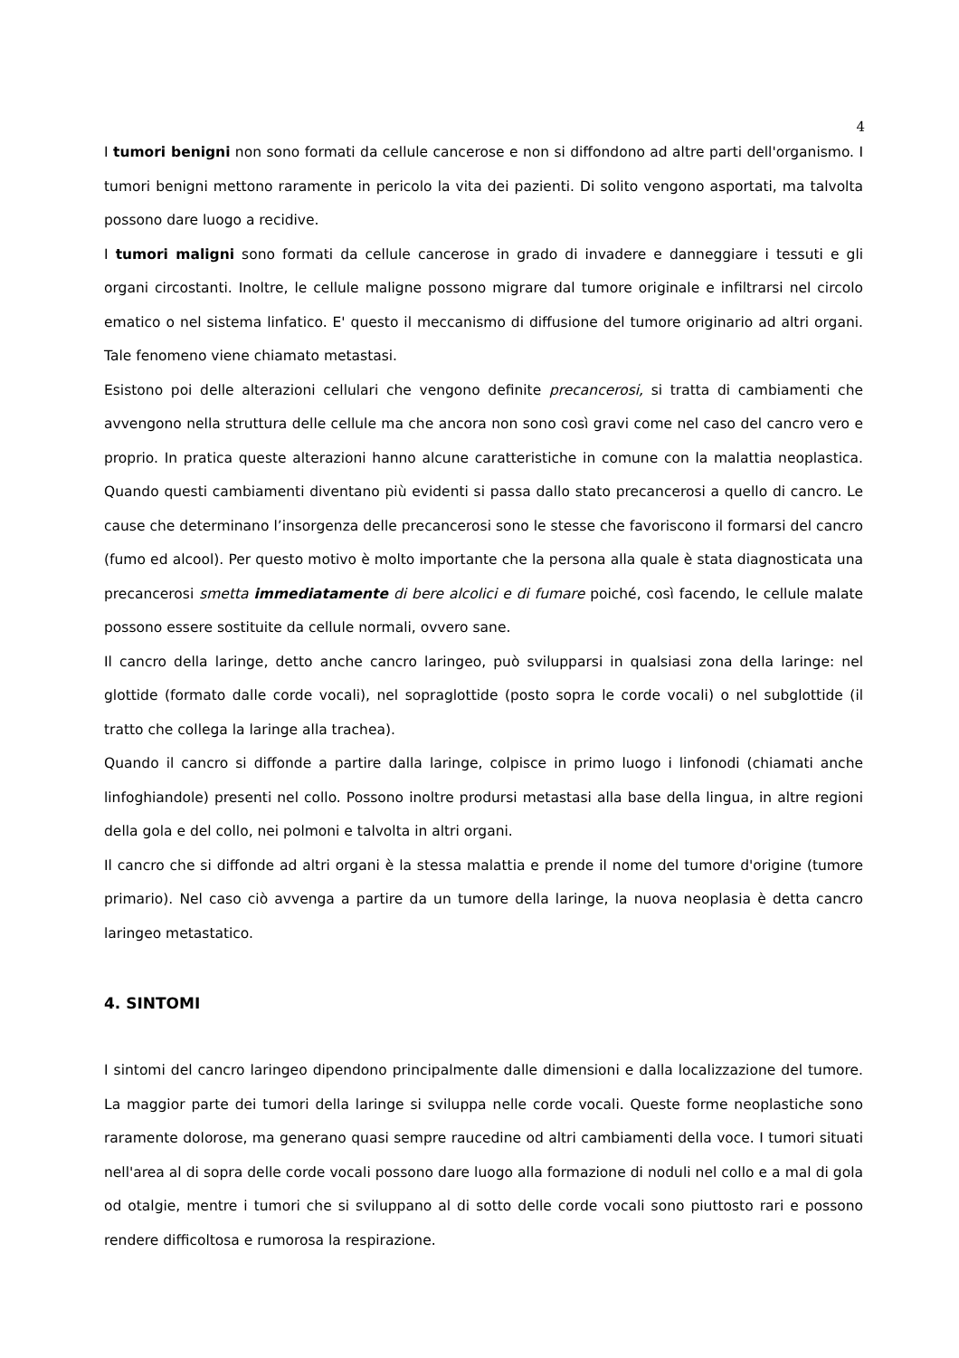4
I tumori benigni non sono formati da cellule cancerose e non si diffondono ad altre parti dell'organismo. I tumori benigni mettono raramente in pericolo la vita dei pazienti. Di solito vengono asportati, ma talvolta possono dare luogo a recidive.
I tumori maligni sono formati da cellule cancerose in grado di invadere e danneggiare i tessuti e gli organi circostanti. Inoltre, le cellule maligne possono migrare dal tumore originale e infiltrarsi nel circolo ematico o nel sistema linfatico. E' questo il meccanismo di diffusione del tumore originario ad altri organi. Tale fenomeno viene chiamato metastasi.
Esistono poi delle alterazioni cellulari che vengono definite precancerosi, si tratta di cambiamenti che avvengono nella struttura delle cellule ma che ancora non sono così gravi come nel caso del cancro vero e proprio. In pratica queste alterazioni hanno alcune caratteristiche in comune con la malattia neoplastica. Quando questi cambiamenti diventano più evidenti si passa dallo stato precancerosi a quello di cancro. Le cause che determinano l’insorgenza delle precancerosi sono le stesse che favoriscono il formarsi del cancro (fumo ed alcool). Per questo motivo è molto importante che la persona alla quale è stata diagnosticata una precancerosi smetta immediatamente di bere alcolici e di fumare poiché, così facendo, le cellule malate possono essere sostituite da cellule normali, ovvero sane.
Il cancro della laringe, detto anche cancro laringeo, può svilupparsi in qualsiasi zona della laringe: nel glottide (formato dalle corde vocali), nel sopraglottide (posto sopra le corde vocali) o nel subglottide (il tratto che collega la laringe alla trachea).
Quando il cancro si diffonde a partire dalla laringe, colpisce in primo luogo i linfonodi (chiamati anche linfoghiandole) presenti nel collo. Possono inoltre prodursi metastasi alla base della lingua, in altre regioni della gola e del collo, nei polmoni e talvolta in altri organi.
Il cancro che si diffonde ad altri organi è la stessa malattia e prende il nome del tumore d'origine (tumore primario). Nel caso ciò avvenga a partire da un tumore della laringe, la nuova neoplasia è detta cancro laringeo metastatico.
4. SINTOMI
I sintomi del cancro laringeo dipendono principalmente dalle dimensioni e dalla localizzazione del tumore. La maggior parte dei tumori della laringe si sviluppa nelle corde vocali. Queste forme neoplastiche sono raramente dolorose, ma generano quasi sempre raucedine od altri cambiamenti della voce. I tumori situati nell'area al di sopra delle corde vocali possono dare luogo alla formazione di noduli nel collo e a mal di gola od otalgie, mentre i tumori che si sviluppano al di sotto delle corde vocali sono piuttosto rari e possono rendere difficoltosa e rumorosa la respirazione.